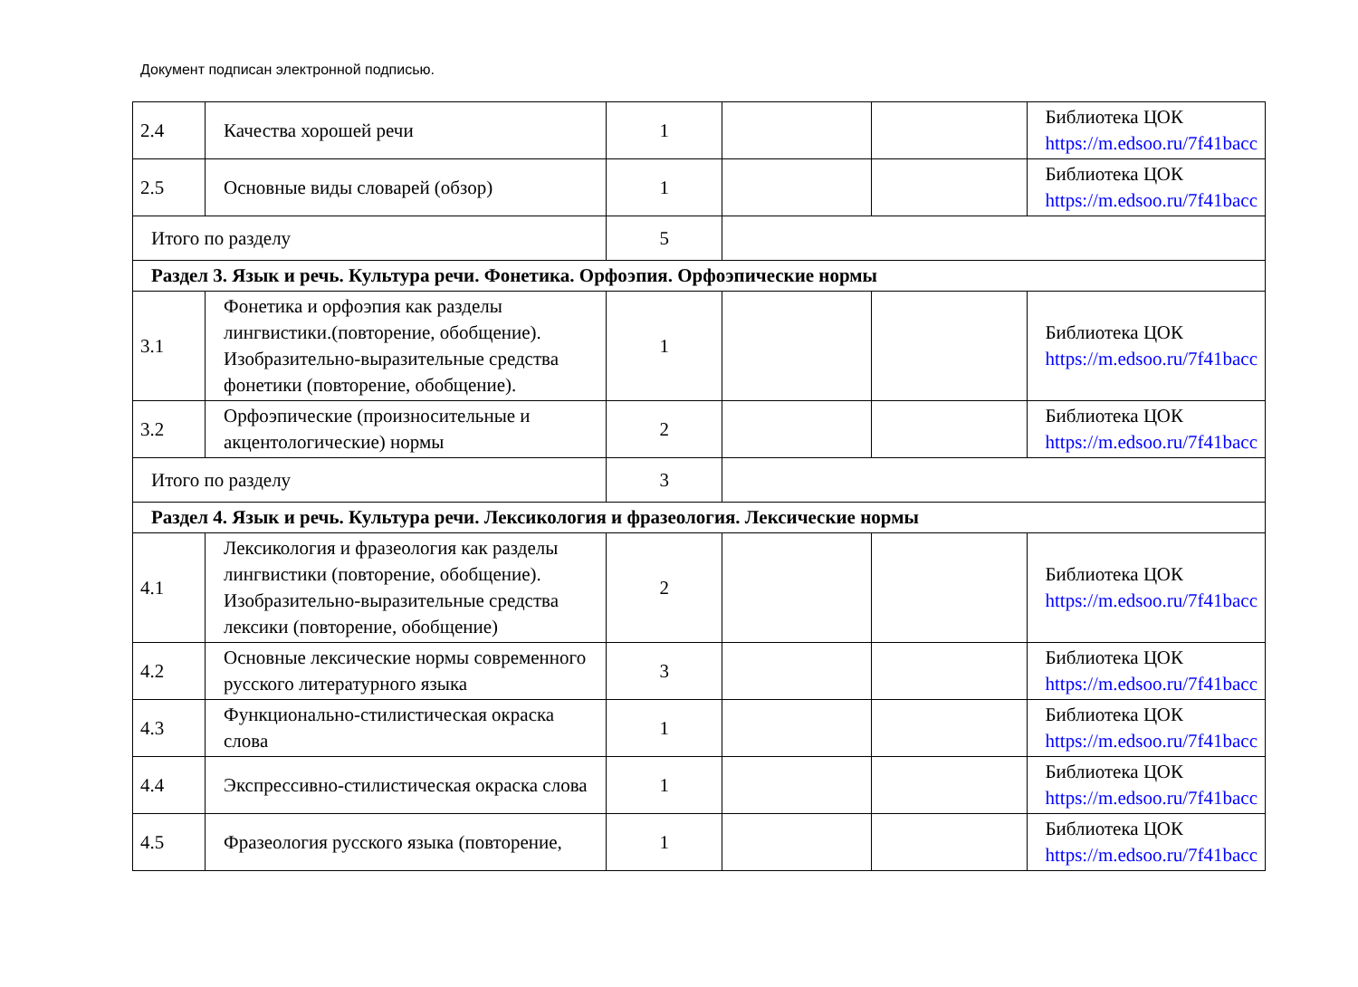Документ подписан электронной подписью.
| 2.4 | Качества хорошей речи | 1 | | | Библиотека ЦОК https://m.edsoo.ru/7f41bacc |
| 2.5 | Основные виды словарей (обзор) | 1 | | | Библиотека ЦОК https://m.edsoo.ru/7f41bacc |
| Итого по разделу | | 5 | | | |
| Раздел 3. Язык и речь. Культура речи. Фонетика. Орфоэпия. Орфоэпические нормы | | | | | |
| 3.1 | Фонетика и орфоэпия как разделы лингвистики.(повторение, обобщение). Изобразительно-выразительные средства фонетики (повторение, обобщение). | 1 | | | Библиотека ЦОК https://m.edsoo.ru/7f41bacc |
| 3.2 | Орфоэпические (произносительные и акцентологические) нормы | 2 | | | Библиотека ЦОК https://m.edsoo.ru/7f41bacc |
| Итого по разделу | | 3 | | | |
| Раздел 4. Язык и речь. Культура речи. Лексикология и фразеология. Лексические нормы | | | | | |
| 4.1 | Лексикология и фразеология как разделы лингвистики (повторение, обобщение). Изобразительно-выразительные средства лексики (повторение, обобщение) | 2 | | | Библиотека ЦОК https://m.edsoo.ru/7f41bacc |
| 4.2 | Основные лексические нормы современного русского литературного языка | 3 | | | Библиотека ЦОК https://m.edsoo.ru/7f41bacc |
| 4.3 | Функционально-стилистическая окраска слова | 1 | | | Библиотека ЦОК https://m.edsoo.ru/7f41bacc |
| 4.4 | Экспрессивно-стилистическая окраска слова | 1 | | | Библиотека ЦОК https://m.edsoo.ru/7f41bacc |
| 4.5 | Фразеология русского языка (повторение, | 1 | | | Библиотека ЦОК https://m.edsoo.ru/7f41bacc |